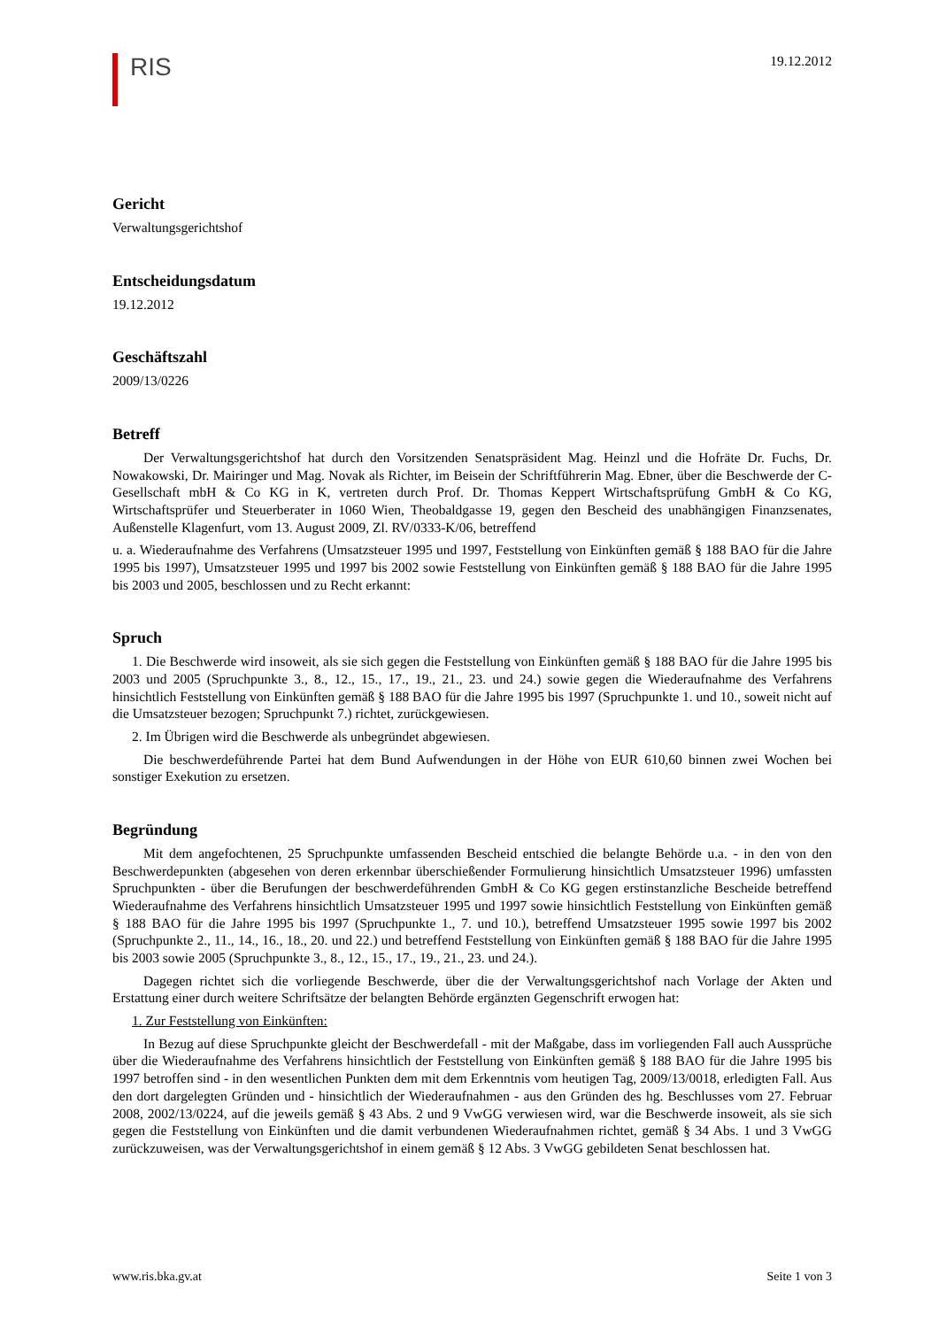RIS
19.12.2012
Gericht
Verwaltungsgerichtshof
Entscheidungsdatum
19.12.2012
Geschäftszahl
2009/13/0226
Betreff
Der Verwaltungsgerichtshof hat durch den Vorsitzenden Senatspräsident Mag. Heinzl und die Hofräte Dr. Fuchs, Dr. Nowakowski, Dr. Mairinger und Mag. Novak als Richter, im Beisein der Schriftführerin Mag. Ebner, über die Beschwerde der C-Gesellschaft mbH & Co KG in K, vertreten durch Prof. Dr. Thomas Keppert Wirtschaftsprüfung GmbH & Co KG, Wirtschaftsprüfer und Steuerberater in 1060 Wien, Theobaldgasse 19, gegen den Bescheid des unabhängigen Finanzsenates, Außenstelle Klagenfurt, vom 13. August 2009, Zl. RV/0333-K/06, betreffend
u. a. Wiederaufnahme des Verfahrens (Umsatzsteuer 1995 und 1997, Feststellung von Einkünften gemäß § 188 BAO für die Jahre 1995 bis 1997), Umsatzsteuer 1995 und 1997 bis 2002 sowie Feststellung von Einkünften gemäß § 188 BAO für die Jahre 1995 bis 2003 und 2005, beschlossen und zu Recht erkannt:
Spruch
1. Die Beschwerde wird insoweit, als sie sich gegen die Feststellung von Einkünften gemäß § 188 BAO für die Jahre 1995 bis 2003 und 2005 (Spruchpunkte 3., 8., 12., 15., 17., 19., 21., 23. und 24.) sowie gegen die Wiederaufnahme des Verfahrens hinsichtlich Feststellung von Einkünften gemäß § 188 BAO für die Jahre 1995 bis 1997 (Spruchpunkte 1. und 10., soweit nicht auf die Umsatzsteuer bezogen; Spruchpunkt 7.) richtet, zurückgewiesen.
2. Im Übrigen wird die Beschwerde als unbegründet abgewiesen.
Die beschwerdeführende Partei hat dem Bund Aufwendungen in der Höhe von EUR 610,60 binnen zwei Wochen bei sonstiger Exekution zu ersetzen.
Begründung
Mit dem angefochtenen, 25 Spruchpunkte umfassenden Bescheid entschied die belangte Behörde u.a. - in den von den Beschwerdepunkten (abgesehen von deren erkennbar überschießender Formulierung hinsichtlich Umsatzsteuer 1996) umfassten Spruchpunkten - über die Berufungen der beschwerdeführenden GmbH & Co KG gegen erstinstanzliche Bescheide betreffend Wiederaufnahme des Verfahrens hinsichtlich Umsatzsteuer 1995 und 1997 sowie hinsichtlich Feststellung von Einkünften gemäß § 188 BAO für die Jahre 1995 bis 1997 (Spruchpunkte 1., 7. und 10.), betreffend Umsatzsteuer 1995 sowie 1997 bis 2002 (Spruchpunkte 2., 11., 14., 16., 18., 20. und 22.) und betreffend Feststellung von Einkünften gemäß § 188 BAO für die Jahre 1995 bis 2003 sowie 2005 (Spruchpunkte 3., 8., 12., 15., 17., 19., 21., 23. und 24.).
Dagegen richtet sich die vorliegende Beschwerde, über die der Verwaltungsgerichtshof nach Vorlage der Akten und Erstattung einer durch weitere Schriftsätze der belangten Behörde ergänzten Gegenschrift erwogen hat:
1. Zur Feststellung von Einkünften:
In Bezug auf diese Spruchpunkte gleicht der Beschwerdefall - mit der Maßgabe, dass im vorliegenden Fall auch Aussprüche über die Wiederaufnahme des Verfahrens hinsichtlich der Feststellung von Einkünften gemäß § 188 BAO für die Jahre 1995 bis 1997 betroffen sind - in den wesentlichen Punkten dem mit dem Erkenntnis vom heutigen Tag, 2009/13/0018, erledigten Fall. Aus den dort dargelegten Gründen und - hinsichtlich der Wiederaufnahmen - aus den Gründen des hg. Beschlusses vom 27. Februar 2008, 2002/13/0224, auf die jeweils gemäß § 43 Abs. 2 und 9 VwGG verwiesen wird, war die Beschwerde insoweit, als sie sich gegen die Feststellung von Einkünften und die damit verbundenen Wiederaufnahmen richtet, gemäß § 34 Abs. 1 und 3 VwGG zurückzuweisen, was der Verwaltungsgerichtshof in einem gemäß § 12 Abs. 3 VwGG gebildeten Senat beschlossen hat.
www.ris.bka.gv.at Seite 1 von 3